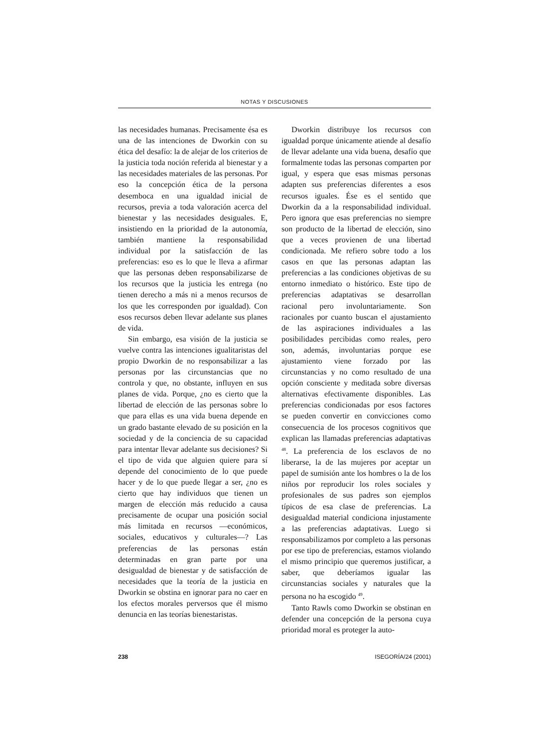NOTAS Y DISCUSIONES
las necesidades humanas. Precisamente ésa es una de las intenciones de Dworkin con su ética del desafío: la de alejar de los criterios de la justicia toda noción referida al bienestar y a las necesidades materiales de las personas. Por eso la concepción ética de la persona desemboca en una igualdad inicial de recursos, previa a toda valoración acerca del bienestar y las necesidades desiguales. E, insistiendo en la prioridad de la autonomía, también mantiene la responsabilidad individual por la satisfacción de las preferencias: eso es lo que le lleva a afirmar que las personas deben responsabilizarse de los recursos que la justicia les entrega (no tienen derecho a más ni a menos recursos de los que les corresponden por igualdad). Con esos recursos deben llevar adelante sus planes de vida.
Sin embargo, esa visión de la justicia se vuelve contra las intenciones igualitaristas del propio Dworkin de no responsabilizar a las personas por las circunstancias que no controla y que, no obstante, influyen en sus planes de vida. Porque, ¿no es cierto que la libertad de elección de las personas sobre lo que para ellas es una vida buena depende en un grado bastante elevado de su posición en la sociedad y de la conciencia de su capacidad para intentar llevar adelante sus decisiones? Si el tipo de vida que alguien quiere para sí depende del conocimiento de lo que puede hacer y de lo que puede llegar a ser, ¿no es cierto que hay individuos que tienen un margen de elección más reducido a causa precisamente de ocupar una posición social más limitada en recursos —económicos, sociales, educativos y culturales—? Las preferencias de las personas están determinadas en gran parte por una desigualdad de bienestar y de satisfacción de necesidades que la teoría de la justicia en Dworkin se obstina en ignorar para no caer en los efectos morales perversos que él mismo denuncia en las teorías bienestaristas.
Dworkin distribuye los recursos con igualdad porque únicamente atiende al desafío de llevar adelante una vida buena, desafío que formalmente todas las personas comparten por igual, y espera que esas mismas personas adapten sus preferencias diferentes a esos recursos iguales. Ése es el sentido que Dworkin da a la responsabilidad individual. Pero ignora que esas preferencias no siempre son producto de la libertad de elección, sino que a veces provienen de una libertad condicionada. Me refiero sobre todo a los casos en que las personas adaptan las preferencias a las condiciones objetivas de su entorno inmediato o histórico. Este tipo de preferencias adaptativas se desarrollan racional pero involuntariamente. Son racionales por cuanto buscan el ajustamiento de las aspiraciones individuales a las posibilidades percibidas como reales, pero son, además, involuntarias porque ese ajustamiento viene forzado por las circunstancias y no como resultado de una opción consciente y meditada sobre diversas alternativas efectivamente disponibles. Las preferencias condicionadas por esos factores se pueden convertir en convicciones como consecuencia de los procesos cognitivos que explican las llamadas preferencias adaptativas <sup>48</sup>. La preferencia de los esclavos de no liberarse, la de las mujeres por aceptar un papel de sumisión ante los hombres o la de los niños por reproducir los roles sociales y profesionales de sus padres son ejemplos típicos de esa clase de preferencias. La desigualdad material condiciona injustamente a las preferencias adaptativas. Luego si responsabilizamos por completo a las personas por ese tipo de preferencias, estamos violando el mismo principio que queremos justificar, a saber, que deberíamos igualar las circunstancias sociales y naturales que la persona no ha escogido <sup>49</sup>.
Tanto Rawls como Dworkin se obstinan en defender una concepción de la persona cuya prioridad moral es proteger la auto-
238 ISEGORÍA/24 (2001)